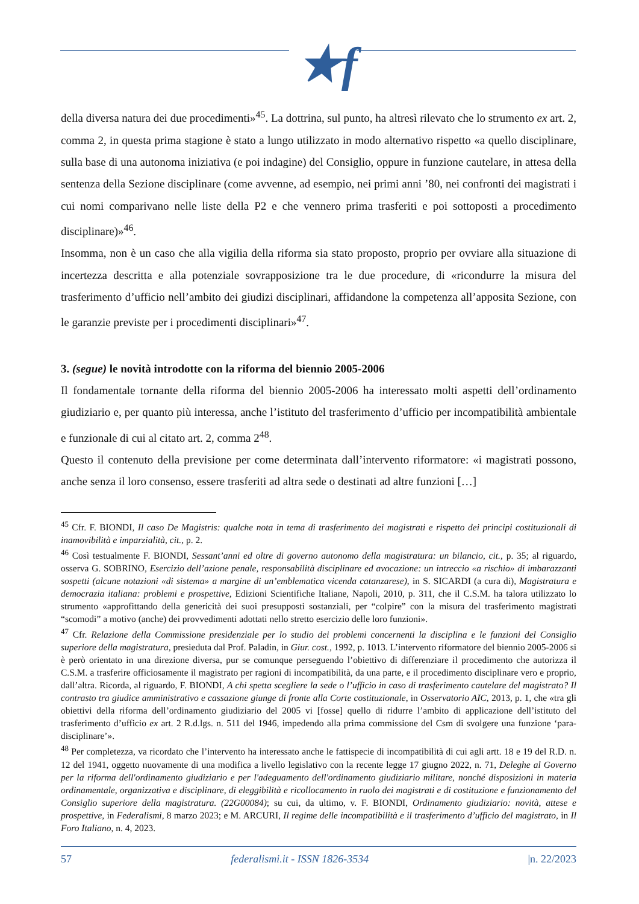★f
della diversa natura dei due procedimenti»<sup>45</sup>. La dottrina, sul punto, ha altresì rilevato che lo strumento ex art. 2, comma 2, in questa prima stagione è stato a lungo utilizzato in modo alternativo rispetto «a quello disciplinare, sulla base di una autonoma iniziativa (e poi indagine) del Consiglio, oppure in funzione cautelare, in attesa della sentenza della Sezione disciplinare (come avvenne, ad esempio, nei primi anni ’80, nei confronti dei magistrati i cui nomi comparivano nelle liste della P2 e che vennero prima trasferiti e poi sottoposti a procedimento disciplinare)»<sup>46</sup>.
Insomma, non è un caso che alla vigilia della riforma sia stato proposto, proprio per ovviare alla situazione di incertezza descritta e alla potenziale sovrapposizione tra le due procedure, di «ricondurre la misura del trasferimento d’ufficio nell’ambito dei giudizi disciplinari, affidandone la competenza all’apposita Sezione, con le garanzie previste per i procedimenti disciplinari»<sup>47</sup>.
3. (segue) le novità introdotte con la riforma del biennio 2005-2006
Il fondamentale tornante della riforma del biennio 2005-2006 ha interessato molti aspetti dell’ordinamento giudiziario e, per quanto più interessa, anche l’istituto del trasferimento d’ufficio per incompatibilità ambientale e funzionale di cui al citato art. 2, comma 2<sup>48</sup>.
Questo il contenuto della previsione per come determinata dall’intervento riformatore: «i magistrati possono, anche senza il loro consenso, essere trasferiti ad altra sede o destinati ad altre funzioni […]
<sup>45</sup> Cfr. F. BIONDI, Il caso De Magistris: qualche nota in tema di trasferimento dei magistrati e rispetto dei principi costituzionali di inamovibilità e imparzialità, cit., p. 2.
<sup>46</sup> Così testualmente F. BIONDI, Sessant’anni ed oltre di governo autonomo della magistratura: un bilancio, cit., p. 35; al riguardo, osserva G. SOBRINO, Esercizio dell’azione penale, responsabilità disciplinare ed avocazione: un intreccio «a rischio» di imbarazzanti sospetti (alcune notazioni «di sistema» a margine di un’emblematica vicenda catanzarese), in S. SICARDI (a cura di), Magistratura e democrazia italiana: problemi e prospettive, Edizioni Scientifiche Italiane, Napoli, 2010, p. 311, che il C.S.M. ha talora utilizzato lo strumento «approfittando della genericità dei suoi presupposti sostanziali, per “colpire” con la misura del trasferimento magistrati “scomodi” a motivo (anche) dei provvedimenti adottati nello stretto esercizio delle loro funzioni».
<sup>47</sup> Cfr. Relazione della Commissione presidenziale per lo studio dei problemi concernenti la disciplina e le funzioni del Consiglio superiore della magistratura, presieduta dal Prof. Paladin, in Giur. cost., 1992, p. 1013. L’intervento riformatore del biennio 2005-2006 si è però orientato in una direzione diversa, pur se comunque perseguendo l’obiettivo di differenziare il procedimento che autorizza il C.S.M. a trasferire officiosamente il magistrato per ragioni di incompatibilità, da una parte, e il procedimento disciplinare vero e proprio, dall’altra. Ricorda, al riguardo, F. BIONDI, A chi spetta scegliere la sede o l’ufficio in caso di trasferimento cautelare del magistrato? Il contrasto tra giudice amministrativo e cassazione giunge di fronte alla Corte costituzionale, in Osservatorio AIC, 2013, p. 1, che «tra gli obiettivi della riforma dell’ordinamento giudiziario del 2005 vi [fosse] quello di ridurre l’ambito di applicazione dell’istituto del trasferimento d’ufficio ex art. 2 R.d.lgs. n. 511 del 1946, impedendo alla prima commissione del Csm di svolgere una funzione ‘para-disciplinare’».
<sup>48</sup> Per completezza, va ricordato che l’intervento ha interessato anche le fattispecie di incompatibilità di cui agli artt. 18 e 19 del R.D. n. 12 del 1941, oggetto nuovamente di una modifica a livello legislativo con la recente legge 17 giugno 2022, n. 71, Deleghe al Governo per la riforma dell'ordinamento giudiziario e per l'adeguamento dell'ordinamento giudiziario militare, nonché disposizioni in materia ordinamentale, organizzativa e disciplinare, di eleggibilità e ricollocamento in ruolo dei magistrati e di costituzione e funzionamento del Consiglio superiore della magistratura. (22G00084); su cui, da ultimo, v. F. BIONDI, Ordinamento giudiziario: novità, attese e prospettive, in Federalismi, 8 marzo 2023; e M. ARCURI, Il regime delle incompatibilità e il trasferimento d’ufficio del magistrato, in Il Foro Italiano, n. 4, 2023.
57 federalismi.it - ISSN 1826-3534 |n. 22/2023